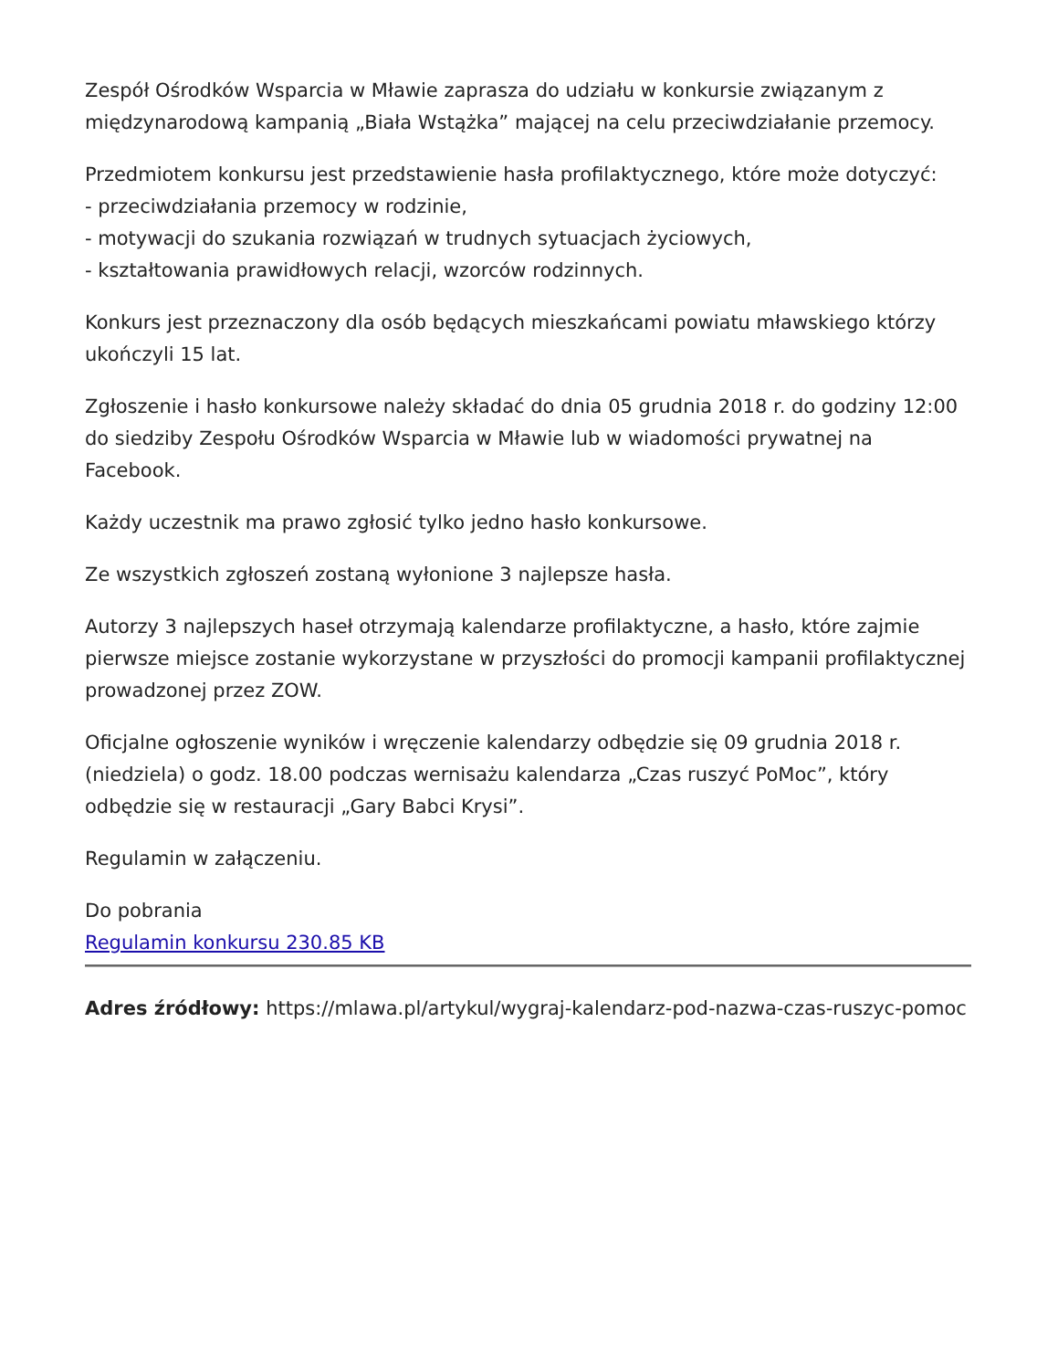Zespół Ośrodków Wsparcia w Mławie zaprasza do udziału w konkursie związanym z międzynarodową kampanią „Biała Wstążka” mającej na celu przeciwdziałanie przemocy.
Przedmiotem konkursu jest przedstawienie hasła profilaktycznego, które może dotyczyć:
- przeciwdziałania przemocy w rodzinie,
- motywacji do szukania rozwiązań w trudnych sytuacjach życiowych,
- kształtowania prawidłowych relacji, wzorców rodzinnych.
Konkurs jest przeznaczony dla osób będących mieszkańcami powiatu mławskiego którzy ukończyli 15 lat.
Zgłoszenie i hasło konkursowe należy składać do dnia 05 grudnia 2018 r. do godziny 12:00 do siedziby Zespołu Ośrodków Wsparcia w Mławie lub w wiadomości prywatnej na Facebook.
Każdy uczestnik ma prawo zgłosić tylko jedno hasło konkursowe.
Ze wszystkich zgłoszeń zostaną wyłonione 3 najlepsze hasła.
Autorzy 3 najlepszych haseł otrzymają kalendarze profilaktyczne, a hasło, które zajmie pierwsze miejsce zostanie wykorzystane w przyszłości do promocji kampanii profilaktycznej prowadzonej przez ZOW.
Oficjalne ogłoszenie wyników i wręczenie kalendarzy odbędzie się 09 grudnia 2018 r. (niedziela) o godz. 18.00 podczas wernisażu kalendarza „Czas ruszyć PoMoc”, który odbędzie się w restauracji „Gary Babci Krysi”.
Regulamin w załączeniu.
Do pobrania
Regulamin konkursu 230.85 KB
Adres źródłowy: https://mlawa.pl/artykul/wygraj-kalendarz-pod-nazwa-czas-ruszyc-pomoc